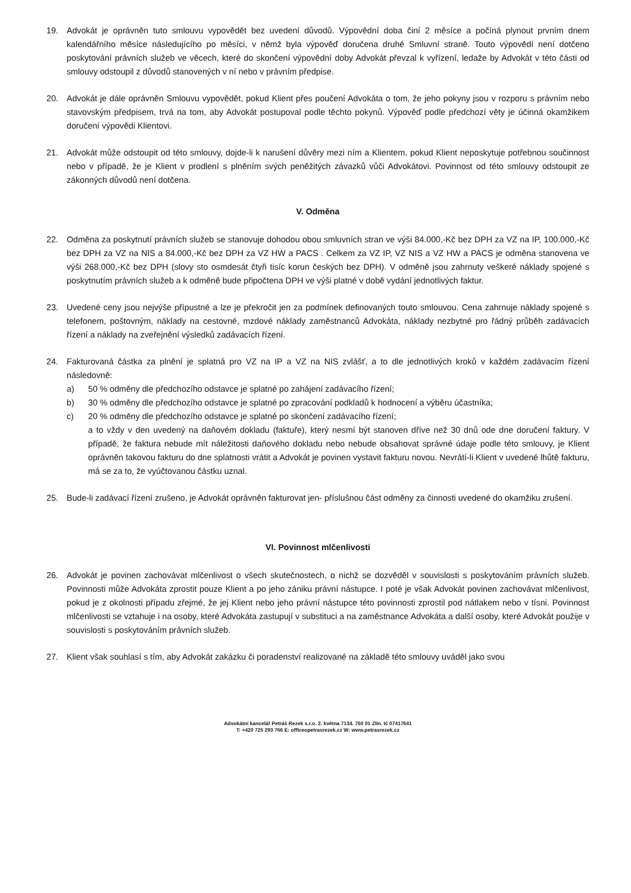19. Advokát je oprávněn tuto smlouvu vypovědět bez uvedení důvodů. Výpovědní doba činí 2 měsíce a počíná plynout prvním dnem kalendářního měsíce následujícího po měsíci, v němž byla výpověď doručena druhé Smluvní straně. Touto výpovědí není dotčeno poskytování právních služeb ve věcech, které do skončení výpovědní doby Advokát převzal k vyřízení, ledaže by Advokát v této části od smlouvy odstoupil z důvodů stanovených v ní nebo v právním předpise.
20. Advokát je dále oprávněn Smlouvu vypovědět, pokud Klient přes poučení Advokáta o tom, že jeho pokyny jsou v rozporu s právním nebo stavovským předpisem, trvá na tom, aby Advokát postupoval podle těchto pokynů. Výpověď podle předchozí věty je účinná okamžikem doručení výpovědi Klientovi.
21. Advokát může odstoupit od této smlouvy, dojde-li k narušení důvěry mezi ním a Klientem, pokud Klient neposkytuje potřebnou součinnost nebo v případě, že je Klient v prodlení s plněním svých peněžitých závazků vůči Advokátovi. Povinnost od této smlouvy odstoupit ze zákonných důvodů není dotčena.
V. Odměna
22. Odměna za poskytnutí právních služeb se stanovuje dohodou obou smluvních stran ve výši 84.000,-Kč bez DPH za VZ na IP, 100.000,-Kč bez DPH za VZ na NIS a 84.000,-Kč bez DPH za VZ HW a PACS . Celkem za VZ IP, VZ NIS a VZ HW a PACS je odměna stanovena ve výši 268.000,-Kč bez DPH (slovy sto osmdesát čtyři tisíc korun českých bez DPH). V odměně jsou zahrnuty veškeré náklady spojené s poskytnutím právních služeb a k odměně bude připočtena DPH ve výši platné v době vydání jednotlivých faktur.
23. Uvedené ceny jsou nejvýše přípustné a lze je překročit jen za podmínek definovaných touto smlouvou. Cena zahrnuje náklady spojené s telefonem, poštovným, náklady na cestovné, mzdové náklady zaměstnanců Advokáta, náklady nezbytné pro řádný průběh zadávacích řízení a náklady na zveřejnění výsledků zadávacích řízení.
24. Fakturovaná částka za plnění je splatná pro VZ na IP a VZ na NIS zvlášť, a to dle jednotlivých kroků v každém zadávacím řízení následovně:
a) 50 % odměny dle předchozího odstavce je splatné po zahájení zadávacího řízení;
b) 30 % odměny dle předchozího odstavce je splatné po zpracování podkladů k hodnocení a výběru účastníka;
c) 20 % odměny dle předchozího odstavce je splatné po skončení zadávacího řízení;
a to vždy v den uvedený na daňovém dokladu (faktuře), který nesmí být stanoven dříve než 30 dnů ode dne doručení faktury. V případě, že faktura nebude mít náležitosti daňového dokladu nebo nebude obsahovat správné údaje podle této smlouvy, je Klient oprávněn takovou fakturu do dne splatnosti vrátit a Advokát je povinen vystavit fakturu novou. Nevrátí-li Klient v uvedené lhůtě fakturu, má se za to, že vyúčtovanou částku uznal.
25. Bude-li zadávací řízení zrušeno, je Advokát oprávněn fakturovat jen- příslušnou část odměny za činnosti uvedené do okamžiku zrušení.
VI. Povinnost mlčenlivosti
26. Advokát je povinen zachovávat mlčenlivost o všech skutečnostech, o nichž se dozvěděl v souvislosti s poskytováním právních služeb. Povinnosti může Advokáta zprostit pouze Klient a po jeho zániku právní nástupce. I poté je však Advokát povinen zachovávat mlčenlivost, pokud je z okolnosti případu zřejmé, že jej Klient nebo jeho právní nástupce této povinnosti zprostil pod nátlakem nebo v tísni. Povinnost mlčenlivosti se vztahuje i na osoby, které Advokáta zastupují v substituci a na zaměstnance Advokáta a další osoby, které Advokát použije v souvislosti s poskytováním právních služeb.
27. Klient však souhlasí s tím, aby Advokát zakázku či poradenství realizované na základě této smlouvy uváděl jako svou
Advokátní kancelář Petráš Rezek s.r.o. 2. května 7134. 760 01 Zlín. Ič 07417641
T: +420 725 293 766 E: offlceopetrasrezek.cz W: www.petrasrezek.cz